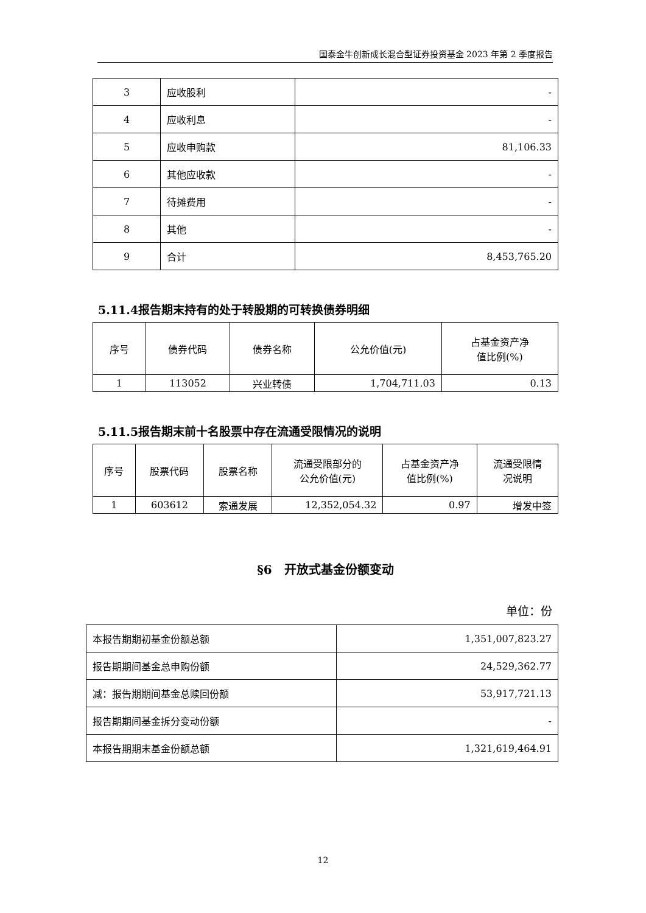国泰金牛创新成长混合型证券投资基金 2023 年第 2 季度报告
| 3 | 应收股利 | - |
| 4 | 应收利息 | - |
| 5 | 应收申购款 | 81,106.33 |
| 6 | 其他应收款 | - |
| 7 | 待摊费用 | - |
| 8 | 其他 | - |
| 9 | 合计 | 8,453,765.20 |
5.11.4报告期末持有的处于转股期的可转换债券明细
| 序号 | 债券代码 | 债券名称 | 公允价值(元) | 占基金资产净 值比例(%) |
| --- | --- | --- | --- | --- |
| 1 | 113052 | 兴业转债 | 1,704,711.03 | 0.13 |
5.11.5报告期末前十名股票中存在流通受限情况的说明
| 序号 | 股票代码 | 股票名称 | 流通受限部分的 公允价值(元) | 占基金资产净 值比例(%) | 流通受限情 况说明 |
| --- | --- | --- | --- | --- | --- |
| 1 | 603612 | 索通发展 | 12,352,054.32 | 0.97 | 增发中签 |
§6　开放式基金份额变动
单位：份
| 本报告期期初基金份额总额 | 1,351,007,823.27 |
| 报告期期间基金总申购份额 | 24,529,362.77 |
| 减：报告期期间基金总赎回份额 | 53,917,721.13 |
| 报告期期间基金拆分变动份额 | - |
| 本报告期期末基金份额总额 | 1,321,619,464.91 |
12